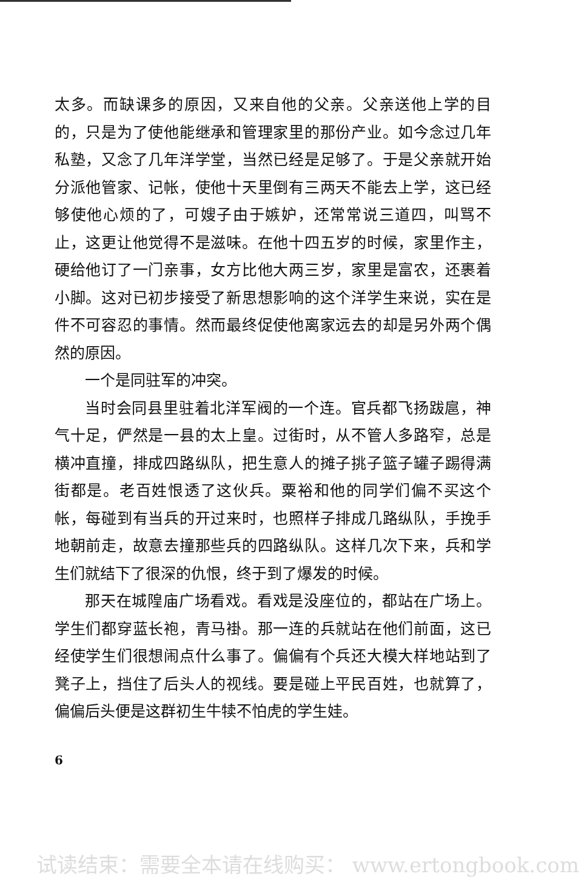太多。而缺课多的原因，又来自他的父亲。父亲送他上学的目的，只是为了使他能继承和管理家里的那份产业。如今念过几年私塾，又念了几年洋学堂，当然已经是足够了。于是父亲就开始分派他管家、记帐，使他十天里倒有三两天不能去上学，这已经够使他心烦的了，可嫂子由于嫉妒，还常常说三道四，叫骂不止，这更让他觉得不是滋味。在他十四五岁的时候，家里作主，硬给他订了一门亲事，女方比他大两三岁，家里是富农，还裹着小脚。这对已初步接受了新思想影响的这个洋学生来说，实在是件不可容忍的事情。然而最终促使他离家远去的却是另外两个偶然的原因。
一个是同驻军的冲突。
当时会同县里驻着北洋军阀的一个连。官兵都飞扬跋扈，神气十足，俨然是一县的太上皇。过街时，从不管人多路窄，总是横冲直撞，排成四路纵队，把生意人的摊子挑子篮子罐子踢得满街都是。老百姓恨透了这伙兵。粟裕和他的同学们偏不买这个帐，每碰到有当兵的开过来时，也照样子排成几路纵队，手挽手地朝前走，故意去撞那些兵的四路纵队。这样几次下来，兵和学生们就结下了很深的仇恨，终于到了爆发的时候。
那天在城隍庙广场看戏。看戏是没座位的，都站在广场上。学生们都穿蓝长袍，青马褂。那一连的兵就站在他们前面，这已经使学生们很想闹点什么事了。偏偏有个兵还大模大样地站到了凳子上，挡住了后头人的视线。要是碰上平民百姓，也就算了，偏偏后头便是这群初生牛犊不怕虎的学生娃。
6
试读结束：需要全本请在线购买： www.ertongbook.com